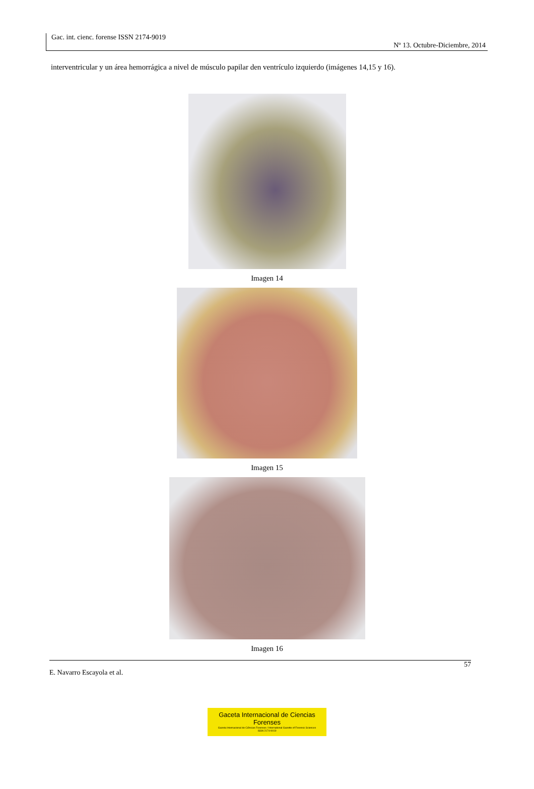Gac. int. cienc. forense ISSN 2174-9019
Nº 13. Octubre-Diciembre, 2014
interventricular y un área hemorrágica a nivel de músculo papilar den ventrículo izquierdo (imágenes 14,15 y 16).
Imagen 14
Imagen 15
Imagen 16
57
E. Navarro Escayola et al.
Gaceta Internacional de Ciencias Forenses
Gazeta Internacional de Ciências Forenses / International Gazette of Forensic Sciences
ISSN 2174-9019